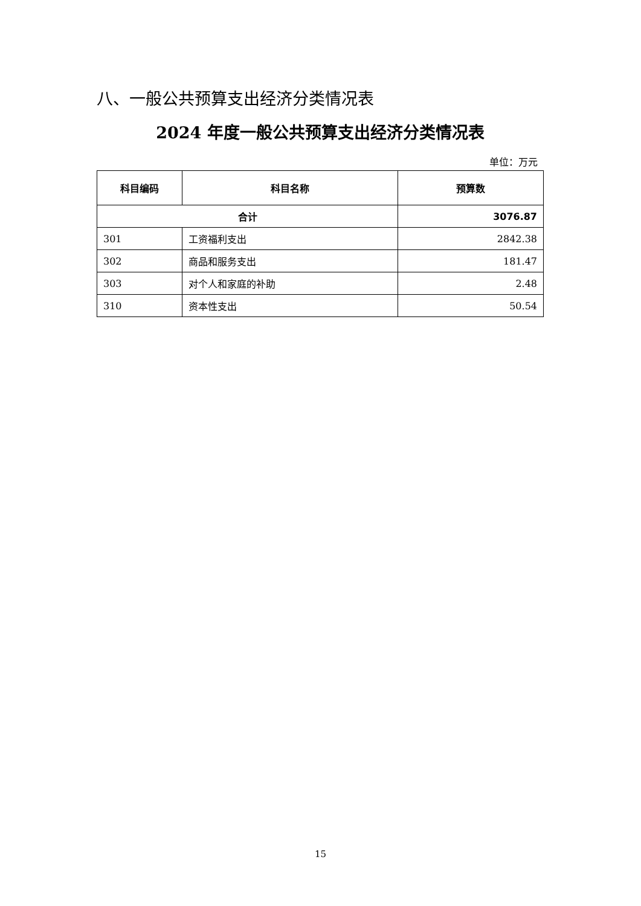八、一般公共预算支出经济分类情况表
2024 年度一般公共预算支出经济分类情况表
单位：万元
| 科目编码 | 科目名称 | 预算数 |
| --- | --- | --- |
| 合计 | | 3076.87 |
| 301 | 工资福利支出 | 2842.38 |
| 302 | 商品和服务支出 | 181.47 |
| 303 | 对个人和家庭的补助 | 2.48 |
| 310 | 资本性支出 | 50.54 |
15